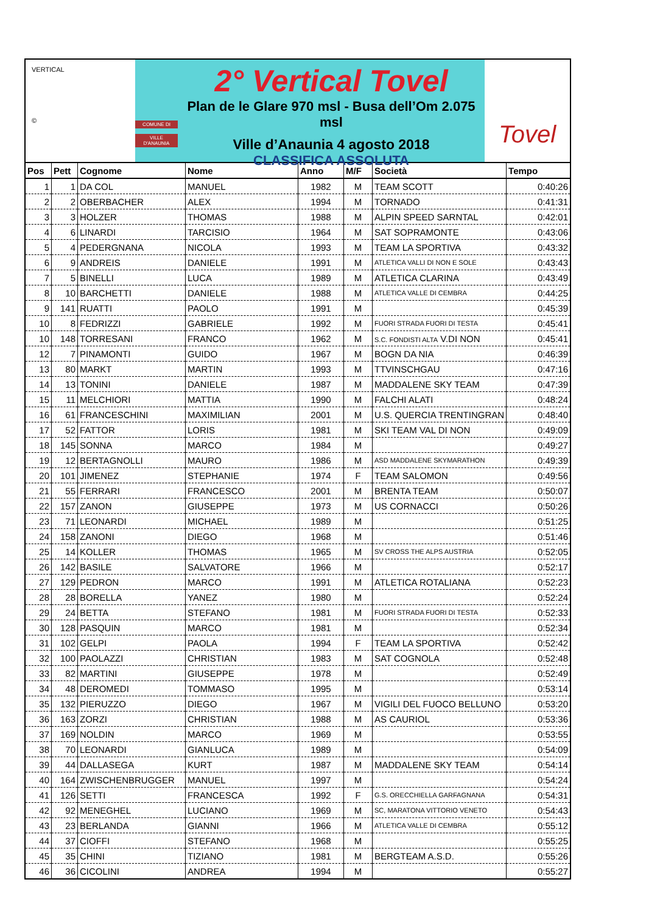VERTICAL
©
COMUNE DI
VILLE D'ANAUNIA
2° Vertical Tovel
Plan de le Glare 970 msl - Busa dell’Om 2.075 msl
Ville d’Anaunia 4 agosto 2018
CLASSIFICA ASSOLUTA
Tovel
| Pos | Pett | Cognome | Nome | Anno | M/F | Società | Tempo |
| --- | --- | --- | --- | --- | --- | --- | --- |
| 1 | 1 | DA COL | MANUEL | 1982 | M | TEAM SCOTT | 0:40:26 |
| 2 | 2 | OBERBACHER | ALEX | 1994 | M | TORNADO | 0:41:31 |
| 3 | 3 | HOLZER | THOMAS | 1988 | M | ALPIN SPEED SARNTAL | 0:42:01 |
| 4 | 6 | LINARDI | TARCISIO | 1964 | M | SAT SOPRAMONTE | 0:43:06 |
| 5 | 4 | PEDERGNANA | NICOLA | 1993 | M | TEAM LA SPORTIVA | 0:43:32 |
| 6 | 9 | ANDREIS | DANIELE | 1991 | M | ATLETICA VALLI DI NON E SOLE | 0:43:43 |
| 7 | 5 | BINELLI | LUCA | 1989 | M | ATLETICA CLARINA | 0:43:49 |
| 8 | 10 | BARCHETTI | DANIELE | 1988 | M | ATLETICA VALLE DI CEMBRA | 0:44:25 |
| 9 | 141 | RUATTI | PAOLO | 1991 | M | | 0:45:39 |
| 10 | 8 | FEDRIZZI | GABRIELE | 1992 | M | FUORI STRADA FUORI DI TESTA | 0:45:41 |
| 10 | 148 | TORRESANI | FRANCO | 1962 | M | S.C. FONDISTI ALTA V.DI NON | 0:45:41 |
| 12 | 7 | PINAMONTI | GUIDO | 1967 | M | BOGN DA NIA | 0:46:39 |
| 13 | 80 | MARKT | MARTIN | 1993 | M | TTVINSCHGAU | 0:47:16 |
| 14 | 13 | TONINI | DANIELE | 1987 | M | MADDALENE SKY TEAM | 0:47:39 |
| 15 | 11 | MELCHIORI | MATTIA | 1990 | M | FALCHI ALATI | 0:48:24 |
| 16 | 61 | FRANCESCHINI | MAXIMILIAN | 2001 | M | U.S. QUERCIA TRENTINGRAN | 0:48:40 |
| 17 | 52 | FATTOR | LORIS | 1981 | M | SKI TEAM VAL DI NON | 0:49:09 |
| 18 | 145 | SONNA | MARCO | 1984 | M | | 0:49:27 |
| 19 | 12 | BERTAGNOLLI | MAURO | 1986 | M | ASD MADDALENE SKYMARATHON | 0:49:39 |
| 20 | 101 | JIMENEZ | STEPHANIE | 1974 | F | TEAM SALOMON | 0:49:56 |
| 21 | 55 | FERRARI | FRANCESCO | 2001 | M | BRENTA TEAM | 0:50:07 |
| 22 | 157 | ZANON | GIUSEPPE | 1973 | M | US CORNACCI | 0:50:26 |
| 23 | 71 | LEONARDI | MICHAEL | 1989 | M | | 0:51:25 |
| 24 | 158 | ZANONI | DIEGO | 1968 | M | | 0:51:46 |
| 25 | 14 | KOLLER | THOMAS | 1965 | M | SV CROSS THE ALPS AUSTRIA | 0:52:05 |
| 26 | 142 | BASILE | SALVATORE | 1966 | M | | 0:52:17 |
| 27 | 129 | PEDRON | MARCO | 1991 | M | ATLETICA ROTALIANA | 0:52:23 |
| 28 | 28 | BORELLA | YANEZ | 1980 | M | | 0:52:24 |
| 29 | 24 | BETTA | STEFANO | 1981 | M | FUORI STRADA FUORI DI TESTA | 0:52:33 |
| 30 | 128 | PASQUIN | MARCO | 1981 | M | | 0:52:34 |
| 31 | 102 | GELPI | PAOLA | 1994 | F | TEAM LA SPORTIVA | 0:52:42 |
| 32 | 100 | PAOLAZZI | CHRISTIAN | 1983 | M | SAT COGNOLA | 0:52:48 |
| 33 | 82 | MARTINI | GIUSEPPE | 1978 | M | | 0:52:49 |
| 34 | 48 | DEROMEDI | TOMMASO | 1995 | M | | 0:53:14 |
| 35 | 132 | PIERUZZO | DIEGO | 1967 | M | VIGILI DEL FUOCO BELLUNO | 0:53:20 |
| 36 | 163 | ZORZI | CHRISTIAN | 1988 | M | AS CAURIOL | 0:53:36 |
| 37 | 169 | NOLDIN | MARCO | 1969 | M | | 0:53:55 |
| 38 | 70 | LEONARDI | GIANLUCA | 1989 | M | | 0:54:09 |
| 39 | 44 | DALLASEGA | KURT | 1987 | M | MADDALENE SKY TEAM | 0:54:14 |
| 40 | 164 | ZWISCHENBRUGGER | MANUEL | 1997 | M | | 0:54:24 |
| 41 | 126 | SETTI | FRANCESCA | 1992 | F | G.S. ORECCHIELLA GARFAGNANA | 0:54:31 |
| 42 | 92 | MENEGHEL | LUCIANO | 1969 | M | SC, MARATONA VITTORIO VENETO | 0:54:43 |
| 43 | 23 | BERLANDA | GIANNI | 1966 | M | ATLETICA VALLE DI CEMBRA | 0:55:12 |
| 44 | 37 | CIOFFI | STEFANO | 1968 | M | | 0:55:25 |
| 45 | 35 | CHINI | TIZIANO | 1981 | M | BERGTEAM A.S.D. | 0:55:26 |
| 46 | 36 | CICOLINI | ANDREA | 1994 | M | | 0:55:27 |